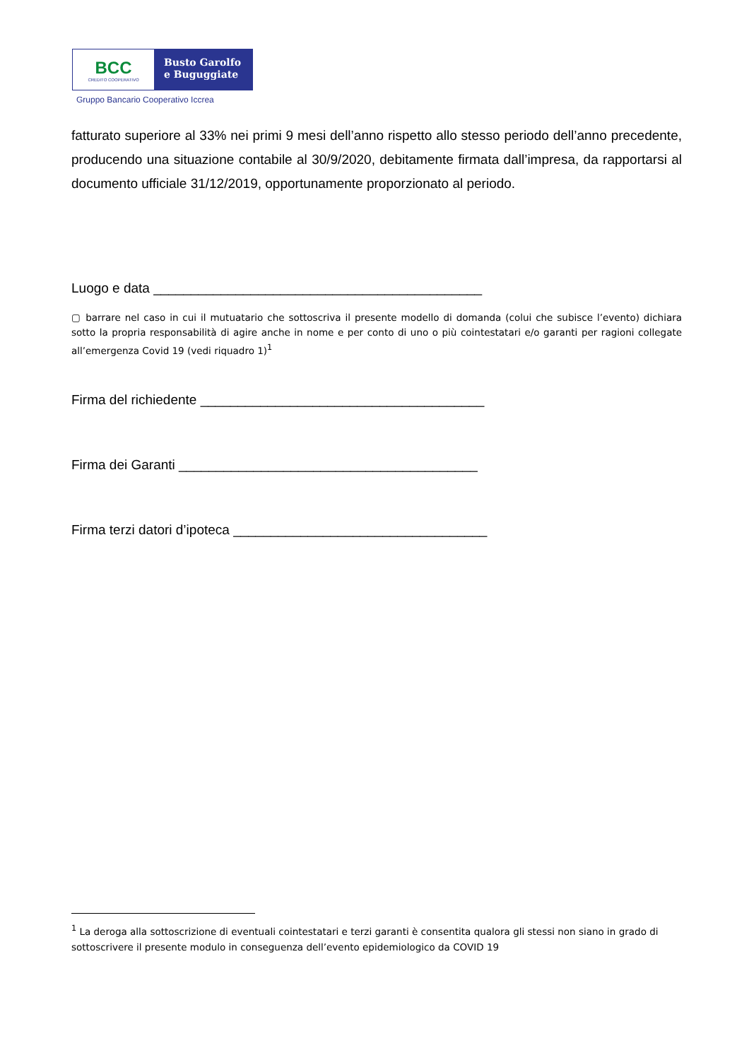BCC
CREDITO COOPERATIVO
Busto Garolfo
e Buguggiate
Gruppo Bancario Cooperativo Iccrea
fatturato superiore al 33% nei primi 9 mesi dell’anno rispetto allo stesso periodo dell’anno precedente, producendo una situazione contabile al 30/9/2020, debitamente firmata dall’impresa, da rapportarsi al documento ufficiale 31/12/2019, opportunamente proporzionato al periodo.
Luogo e data ____________________________________________
▢ barrare nel caso in cui il mutuatario che sottoscriva il presente modello di domanda (colui che subisce l’evento) dichiara sotto la propria responsabilità di agire anche in nome e per conto di uno o più cointestatari e/o garanti per ragioni collegate all’emergenza Covid 19 (vedi riquadro 1)<sup>1</sup>
Firma del richiedente ______________________________________
Firma dei Garanti ________________________________________
Firma terzi datori d’ipoteca __________________________________
<sup>1</sup> La deroga alla sottoscrizione di eventuali cointestatari e terzi garanti è consentita qualora gli stessi non siano in grado di sottoscrivere il presente modulo in conseguenza dell’evento epidemiologico da COVID 19